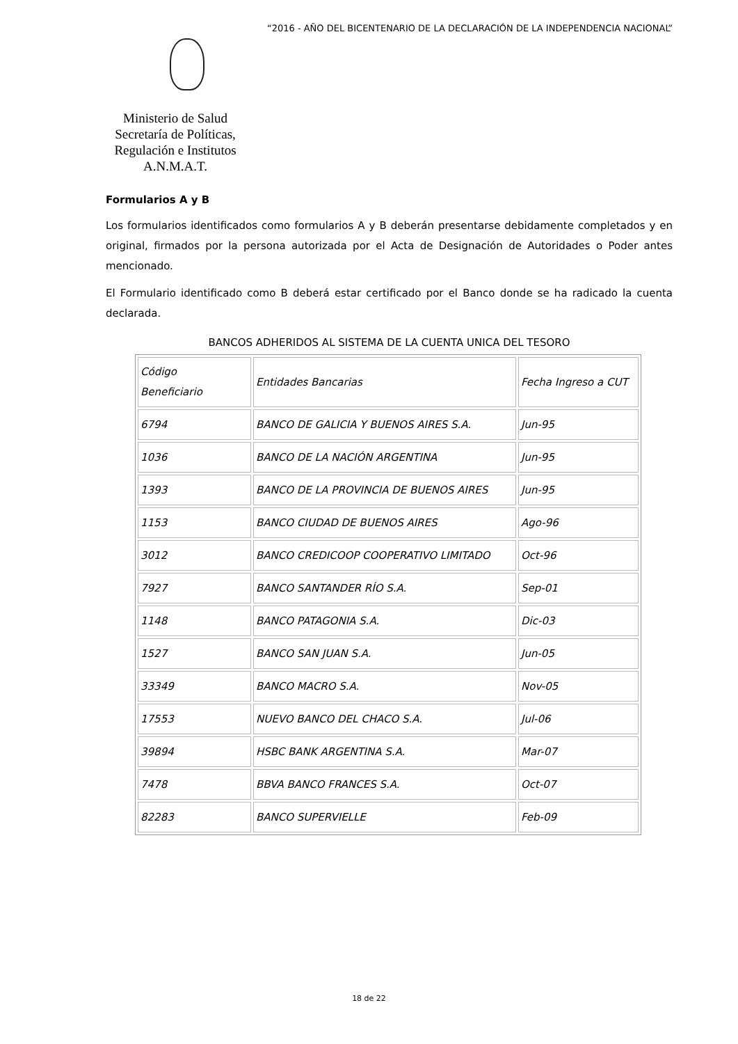“2016 - AÑO DEL BICENTENARIO DE LA DECLARACIÓN DE LA INDEPENDENCIA NACIONAL”
Ministerio de Salud
Secretaría de Políticas,
Regulación e Institutos
A.N.M.A.T.
Formularios A y B
Los formularios identificados como formularios A y B deberán presentarse debidamente completados y en original, firmados por la persona autorizada por el Acta de Designación de Autoridades o Poder antes mencionado.
El Formulario identificado como B deberá estar certificado por el Banco donde se ha radicado la cuenta declarada.
BANCOS ADHERIDOS AL SISTEMA DE LA CUENTA UNICA DEL TESORO
| Código Beneficiario | Entidades Bancarias | Fecha Ingreso a CUT |
| 6794 | BANCO DE GALICIA Y BUENOS AIRES S.A. | Jun-95 |
| 1036 | BANCO DE LA NACIÓN ARGENTINA | Jun-95 |
| 1393 | BANCO DE LA PROVINCIA DE BUENOS AIRES | Jun-95 |
| 1153 | BANCO CIUDAD DE BUENOS AIRES | Ago-96 |
| 3012 | BANCO CREDICOOP COOPERATIVO LIMITADO | Oct-96 |
| 7927 | BANCO SANTANDER RÍO S.A. | Sep-01 |
| 1148 | BANCO PATAGONIA S.A. | Dic-03 |
| 1527 | BANCO SAN JUAN S.A. | Jun-05 |
| 33349 | BANCO MACRO S.A. | Nov-05 |
| 17553 | NUEVO BANCO DEL CHACO S.A. | Jul-06 |
| 39894 | HSBC BANK ARGENTINA S.A. | Mar-07 |
| 7478 | BBVA BANCO FRANCES S.A. | Oct-07 |
| 82283 | BANCO SUPERVIELLE | Feb-09 |
18 de 22